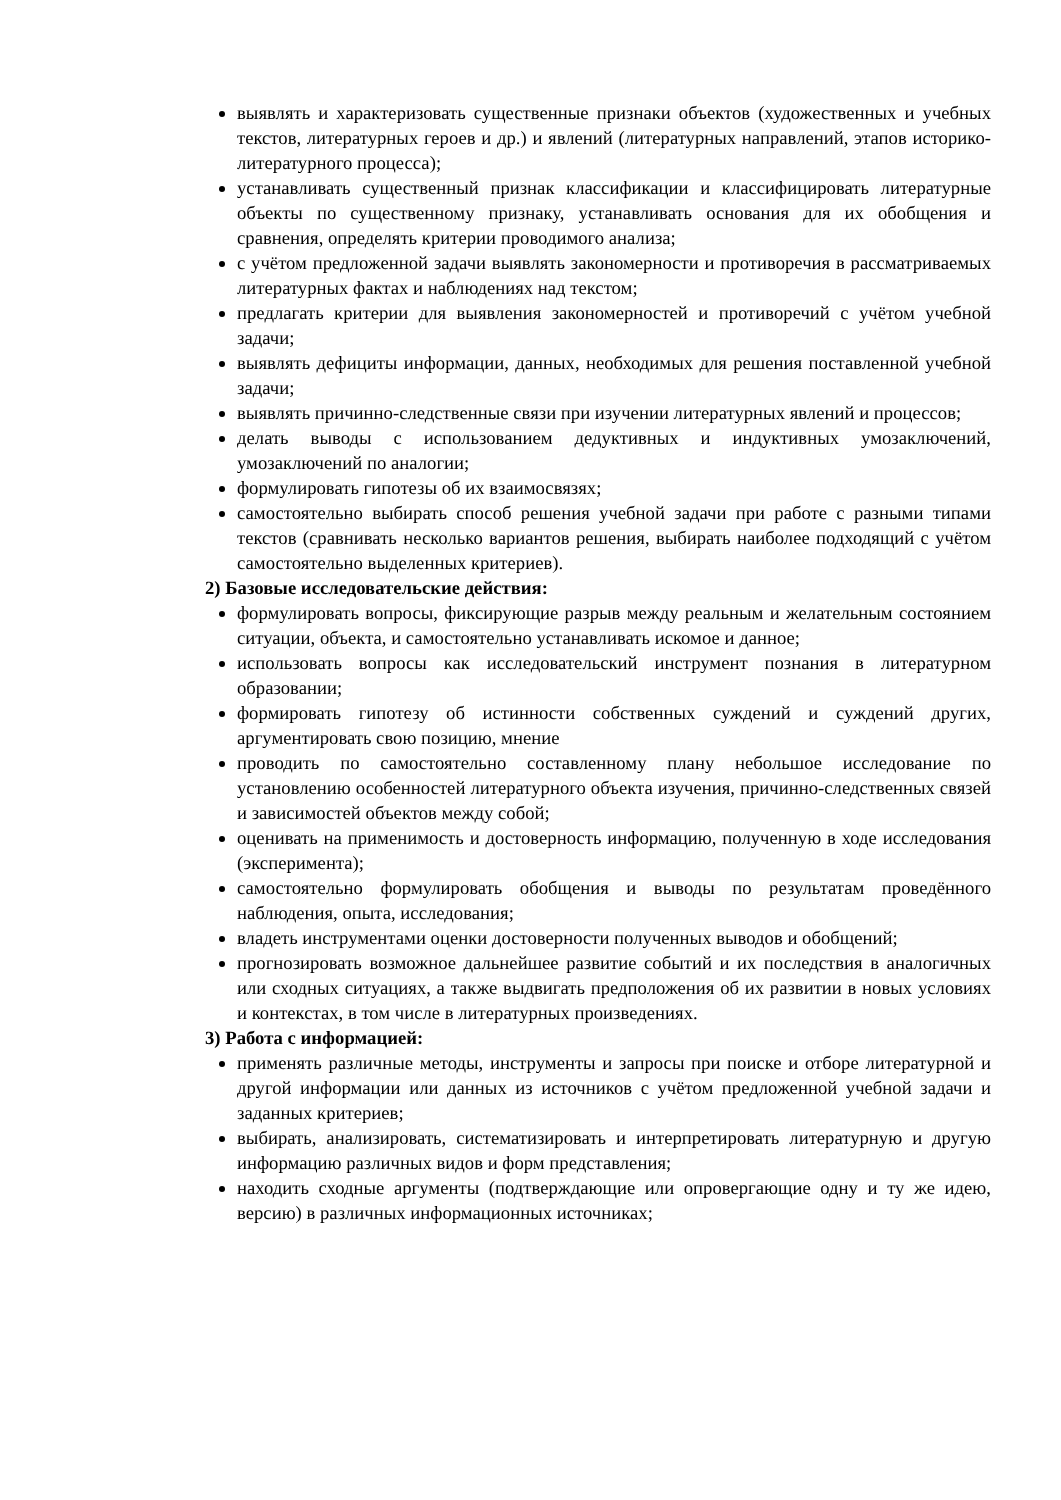выявлять и характеризовать существенные признаки объектов (художественных и учебных текстов, литературных героев и др.) и явлений (литературных направлений, этапов историко-литературного процесса);
устанавливать существенный признак классификации и классифицировать литературные объекты по существенному признаку, устанавливать основания для их обобщения и сравнения, определять критерии проводимого анализа;
с учётом предложенной задачи выявлять закономерности и противоречия в рассматриваемых литературных фактах и наблюдениях над текстом;
предлагать критерии для выявления закономерностей и противоречий с учётом учебной задачи;
выявлять дефициты информации, данных, необходимых для решения поставленной учебной задачи;
выявлять причинно-следственные связи при изучении литературных явлений и процессов;
делать выводы с использованием дедуктивных и индуктивных умозаключений, умозаключений по аналогии;
формулировать гипотезы об их взаимосвязях;
самостоятельно выбирать способ решения учебной задачи при работе с разными типами текстов (сравнивать несколько вариантов решения, выбирать наиболее подходящий с учётом самостоятельно выделенных критериев).
2) Базовые исследовательские действия:
формулировать вопросы, фиксирующие разрыв между реальным и желательным состоянием ситуации, объекта, и самостоятельно устанавливать искомое и данное;
использовать вопросы как исследовательский инструмент познания в литературном образовании;
формировать гипотезу об истинности собственных суждений и суждений других, аргументировать свою позицию, мнение
проводить по самостоятельно составленному плану небольшое исследование по установлению особенностей литературного объекта изучения, причинно-следственных связей и зависимостей объектов между собой;
оценивать на применимость и достоверность информацию, полученную в ходе исследования (эксперимента);
самостоятельно формулировать обобщения и выводы по результатам проведённого наблюдения, опыта, исследования;
владеть инструментами оценки достоверности полученных выводов и обобщений;
прогнозировать возможное дальнейшее развитие событий и их последствия в аналогичных или сходных ситуациях, а также выдвигать предположения об их развитии в новых условиях и контекстах, в том числе в литературных произведениях.
3) Работа с информацией:
применять различные методы, инструменты и запросы при поиске и отборе литературной и другой информации или данных из источников с учётом предложенной учебной задачи и заданных критериев;
выбирать, анализировать, систематизировать и интерпретировать литературную и другую информацию различных видов и форм представления;
находить сходные аргументы (подтверждающие или опровергающие одну и ту же идею, версию) в различных информационных источниках;